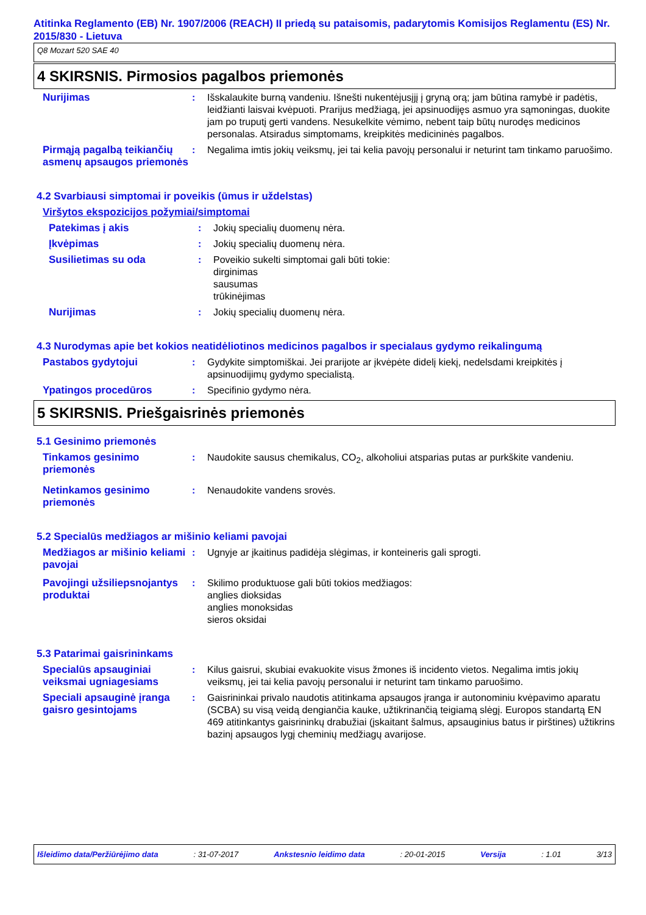Atitinka Reglamento (EB) Nr. 1907/2006 (REACH) II priedą su pataisomis, padarytomis Komisijos Reglamentu (ES) Nr. 2015/830 - Lietuva
Q8 Mozart 520 SAE 40
4 SKIRSNIS. Pirmosios pagalbos priemonės
Nurijimas : Išskalaukite burną vandeniu. Išnešti nukentėjusįjį į gryną orą; jam būtina ramybė ir padėtis, leidžianti laisvai kvėpuoti. Prarijus medžiagą, jei apsinuodijęs asmuo yra sąmoningas, duokite jam po truputį gerti vandens. Nesukelkite vėmimo, nebent taip būtų nurodęs medicinos personalas. Atsiradus simptomams, kreipkitės medicininės pagalbos.
Pirmąją pagalbą teikiančių asmenų apsaugos priemonės
: Negalima imtis jokių veiksmų, jei tai kelia pavojų personalui ir neturint tam tinkamo paruošimo.
4.2 Svarbiausi simptomai ir poveikis (ūmus ir uždelstas)
Viršytos ekspozicijos požymiai/simptomai
Patekimas į akis : Jokių specialių duomenų nėra.
Įkvėpimas : Jokių specialių duomenų nėra.
Susilietimas su oda : Poveikio sukelti simptomai gali būti tokie:
dirginimas
sausumas
trūkinėjimas
Nurijimas : Jokių specialių duomenų nėra.
4.3 Nurodymas apie bet kokios neatidėliotinos medicinos pagalbos ir specialaus gydymo reikalingumą
Pastabos gydytojui : Gydykite simptomiškai. Jei prarijote ar įkvėpėte didelį kiekį, nedelsdami kreipkitės į apsinuodijimų gydymo specialistą.
Ypatingos procedūros : Specifinio gydymo nėra.
5 SKIRSNIS. Priešgaisrinės priemonės
5.1 Gesinimo priemonės
Tinkamos gesinimo priemonės
: Naudokite sausus chemikalus, CO<sub>2</sub>, alkoholiui atsparias putas ar purkškite vandeniu.
Netinkamos gesinimo priemonės
: Nenaudokite vandens srovės.
5.2 Specialūs medžiagos ar mišinio keliami pavojai
Medžiagos ar mišinio keliami pavojai
: Ugnyje ar įkaitinus padidėja slėgimas, ir konteineris gali sprogti.
Pavojingi užsiliepsnojantys produktai
: Skilimo produktuose gali būti tokios medžiagos:
anglies dioksidas
anglies monoksidas
sieros oksidai
5.3 Patarimai gaisrininkams
Specialūs apsauginiai veiksmai ugniagesiams
: Kilus gaisrui, skubiai evakuokite visus žmones iš incidento vietos. Negalima imtis jokių veiksmų, jei tai kelia pavojų personalui ir neturint tam tinkamo paruošimo.
Speciali apsauginė įranga gaisro gesintojams
: Gaisrininkai privalo naudotis atitinkama apsaugos įranga ir autonominiu kvėpavimo aparatu (SCBA) su visą veidą dengiančia kauke, užtikrinančią teigiamą slėgį. Europos standartą EN 469 atitinkantys gaisrininkų drabužiai (įskaitant šalmus, apsauginius batus ir pirštines) užtikrins bazinį apsaugos lygį cheminių medžiagų avarijose.
Išleidimo data/Peržiūrėjimo data: 31-07-2017 Ankstesnio leidimo data: 20-01-2015 Versija: 1.01 3/13